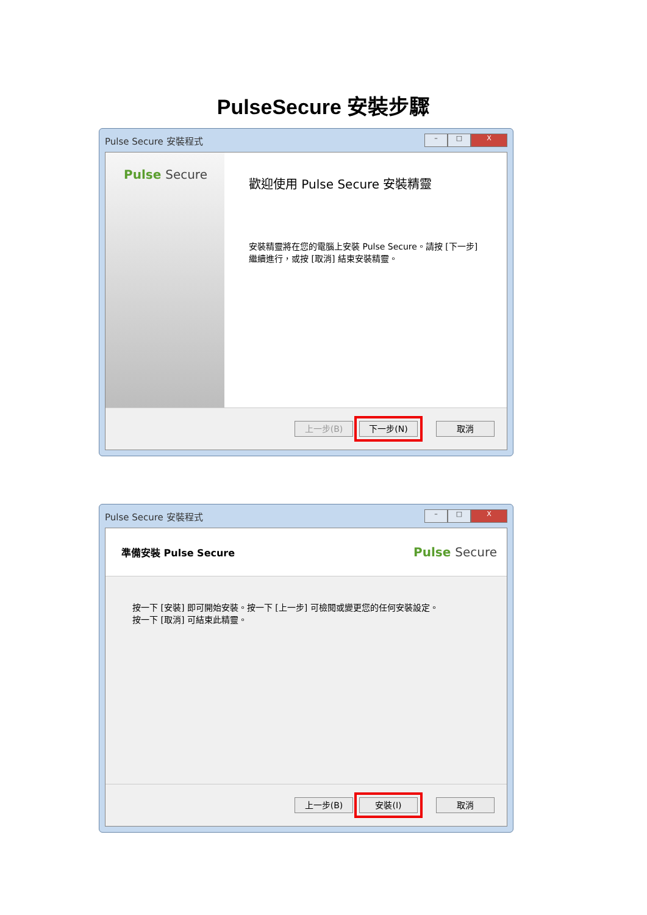PulseSecure 安裝步驟
Pulse Secure 安裝程式 – □ X
Pulse Secure
歡迎使用 Pulse Secure 安裝精靈
安裝精靈將在您的電腦上安裝 Pulse Secure。請按 [下一步] 繼續進行，或按 [取消] 結束安裝精靈。
上一步(B) 下一步(N) 取消
Pulse Secure 安裝程式 – □ X
準備安裝 Pulse Secure Pulse Secure
按一下 [安裝] 即可開始安裝。按一下 [上一步] 可檢閱或變更您的任何安裝設定。
按一下 [取消] 可結束此精靈。
上一步(B) 安裝(I) 取消